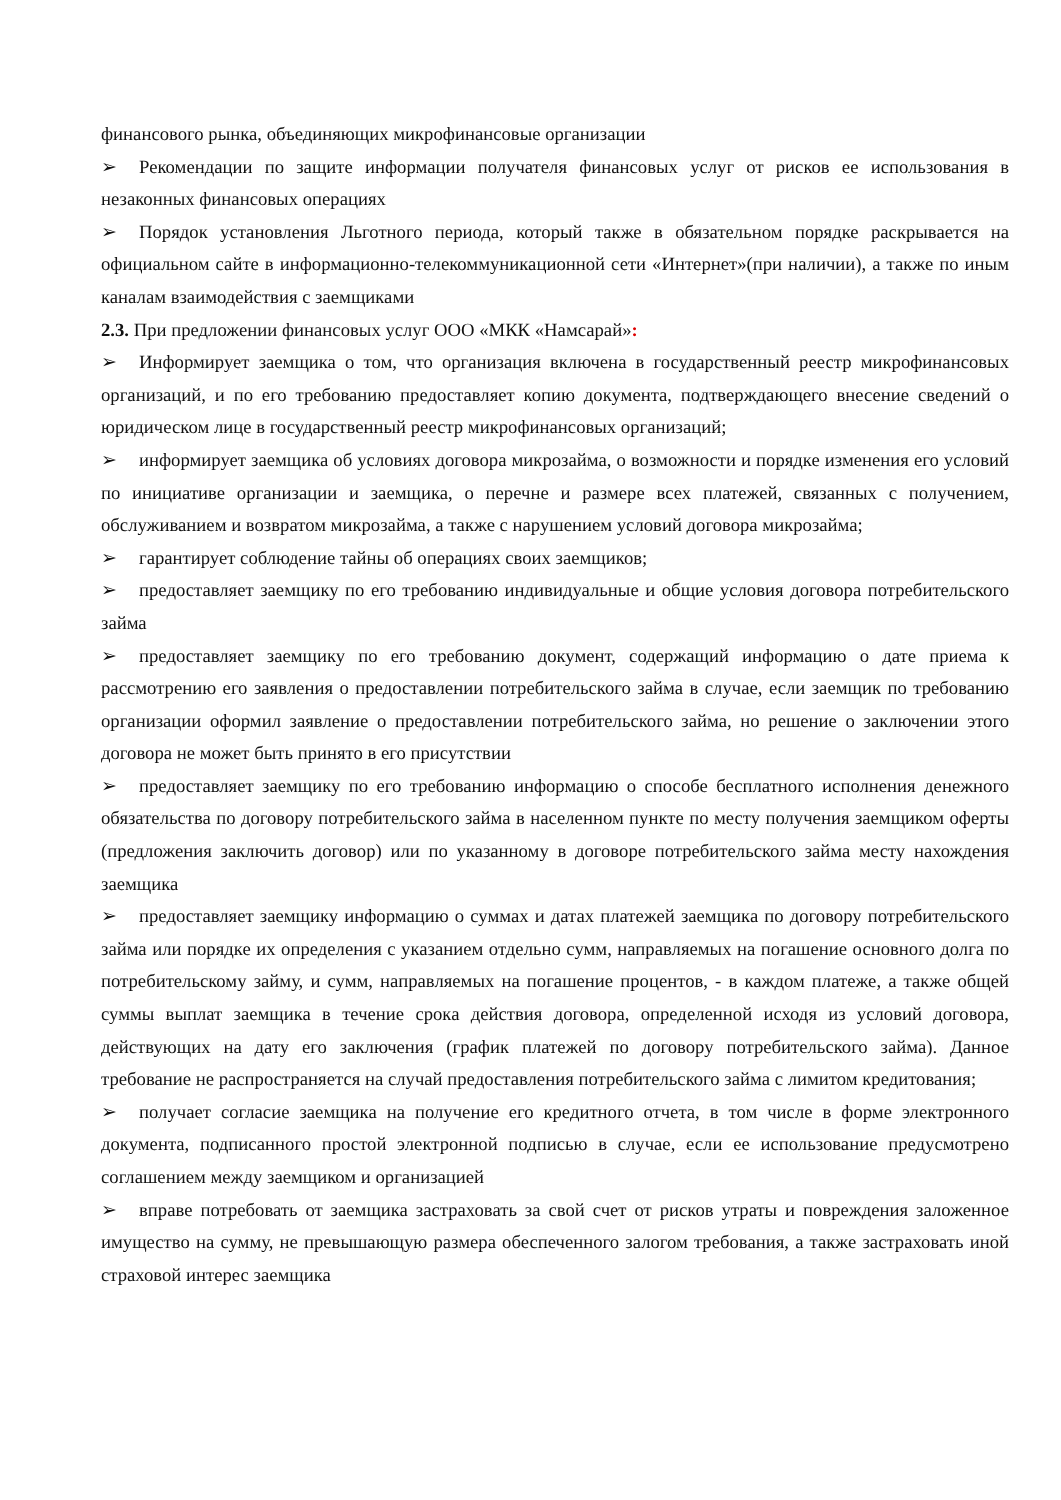финансового рынка, объединяющих микрофинансовые организации
➢ Рекомендации по защите информации получателя финансовых услуг от рисков ее использования в незаконных финансовых операциях
➢ Порядок установления Льготного периода, который также в обязательном порядке раскрывается на официальном сайте в информационно-телекоммуникационной сети «Интернет»(при наличии), а также по иным каналам взаимодействия с заемщиками
2.3. При предложении финансовых услуг ООО «МКК «Намсарай»:
➢ Информирует заемщика о том, что организация включена в государственный реестр микрофинансовых организаций, и по его требованию предоставляет копию документа, подтверждающего внесение сведений о юридическом лице в государственный реестр микрофинансовых организаций;
➢ информирует заемщика об условиях договора микрозайма, о возможности и порядке изменения его условий по инициативе организации и заемщика, о перечне и размере всех платежей, связанных с получением, обслуживанием и возвратом микрозайма, а также с нарушением условий договора микрозайма;
➢ гарантирует соблюдение тайны об операциях своих заемщиков;
➢ предоставляет заемщику по его требованию индивидуальные и общие условия договора потребительского займа
➢ предоставляет заемщику по его требованию документ, содержащий информацию о дате приема к рассмотрению его заявления о предоставлении потребительского займа в случае, если заемщик по требованию организации оформил заявление о предоставлении потребительского займа, но решение о заключении этого договора не может быть принято в его присутствии
➢ предоставляет заемщику по его требованию информацию о способе бесплатного исполнения денежного обязательства по договору потребительского займа в населенном пункте по месту получения заемщиком оферты (предложения заключить договор) или по указанному в договоре потребительского займа месту нахождения заемщика
➢ предоставляет заемщику информацию о суммах и датах платежей заемщика по договору потребительского займа или порядке их определения с указанием отдельно сумм, направляемых на погашение основного долга по потребительскому займу, и сумм, направляемых на погашение процентов, - в каждом платеже, а также общей суммы выплат заемщика в течение срока действия договора, определенной исходя из условий договора, действующих на дату его заключения (график платежей по договору потребительского займа). Данное требование не распространяется на случай предоставления потребительского займа с лимитом кредитования;
➢ получает согласие заемщика на получение его кредитного отчета, в том числе в форме электронного документа, подписанного простой электронной подписью в случае, если ее использование предусмотрено соглашением между заемщиком и организацией
➢ вправе потребовать от заемщика застраховать за свой счет от рисков утраты и повреждения заложенное имущество на сумму, не превышающую размера обеспеченного залогом требования, а также застраховать иной страховой интерес заемщика